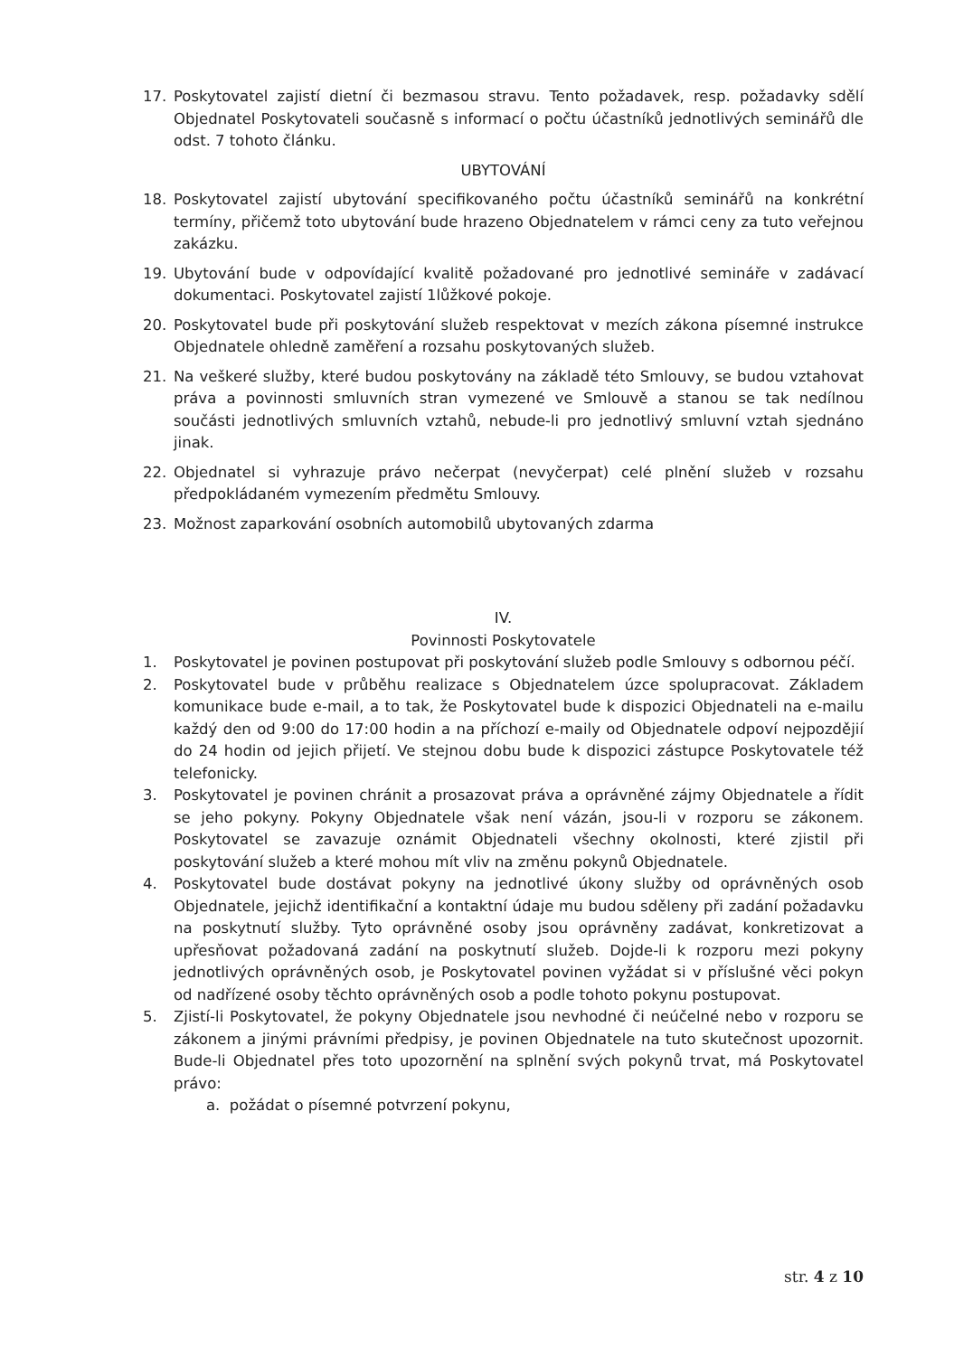17. Poskytovatel zajistí dietní či bezmasou stravu. Tento požadavek, resp. požadavky sdělí Objednatel Poskytovateli současně s informací o počtu účastníků jednotlivých seminářů dle odst. 7 tohoto článku.
UBYTOVÁNÍ
18. Poskytovatel zajistí ubytování specifikovaného počtu účastníků seminářů na konkrétní termíny, přičemž toto ubytování bude hrazeno Objednatelem v rámci ceny za tuto veřejnou zakázku.
19. Ubytování bude v odpovídající kvalitě požadované pro jednotlivé semináře v zadávací dokumentaci. Poskytovatel zajistí 1lůžkové pokoje.
20. Poskytovatel bude při poskytování služeb respektovat v mezích zákona písemné instrukce Objednatele ohledně zaměření a rozsahu poskytovaných služeb.
21. Na veškeré služby, které budou poskytovány na základě této Smlouvy, se budou vztahovat práva a povinnosti smluvních stran vymezené ve Smlouvě a stanou se tak nedílnou součásti jednotlivých smluvních vztahů, nebude-li pro jednotlivý smluvní vztah sjednáno jinak.
22. Objednatel si vyhrazuje právo nečerpat (nevyčerpat) celé plnění služeb v rozsahu předpokládaném vymezením předmětu Smlouvy.
23. Možnost zaparkování osobních automobilů ubytovaných zdarma
IV.
Povinnosti Poskytovatele
1. Poskytovatel je povinen postupovat při poskytování služeb podle Smlouvy s odbornou péčí.
2. Poskytovatel bude v průběhu realizace s Objednatelem úzce spolupracovat. Základem komunikace bude e-mail, a to tak, že Poskytovatel bude k dispozici Objednateli na e-mailu každý den od 9:00 do 17:00 hodin a na příchozí e-maily od Objednatele odpoví nejpozdějií do 24 hodin od jejich přijetí. Ve stejnou dobu bude k dispozici zástupce Poskytovatele též telefonicky.
3. Poskytovatel je povinen chránit a prosazovat práva a oprávněné zájmy Objednatele a řídit se jeho pokyny. Pokyny Objednatele však není vázán, jsou-li v rozporu se zákonem. Poskytovatel se zavazuje oznámit Objednateli všechny okolnosti, které zjistil při poskytování služeb a které mohou mít vliv na změnu pokynů Objednatele.
4. Poskytovatel bude dostávat pokyny na jednotlivé úkony služby od oprávněných osob Objednatele, jejichž identifikační a kontaktní údaje mu budou sděleny při zadání požadavku na poskytnutí služby. Tyto oprávněné osoby jsou oprávněny zadávat, konkretizovat a upřesňovat požadovaná zadání na poskytnutí služeb. Dojde-li k rozporu mezi pokyny jednotlivých oprávněných osob, je Poskytovatel povinen vyžádat si v příslušné věci pokyn od nadřízené osoby těchto oprávněných osob a podle tohoto pokynu postupovat.
5. Zjistí-li Poskytovatel, že pokyny Objednatele jsou nevhodné či neúčelné nebo v rozporu se zákonem a jinými právními předpisy, je povinen Objednatele na tuto skutečnost upozornit. Bude-li Objednatel přes toto upozornění na splnění svých pokynů trvat, má Poskytovatel právo:
a. požádat o písemné potvrzení pokynu,
str. 4 z 10